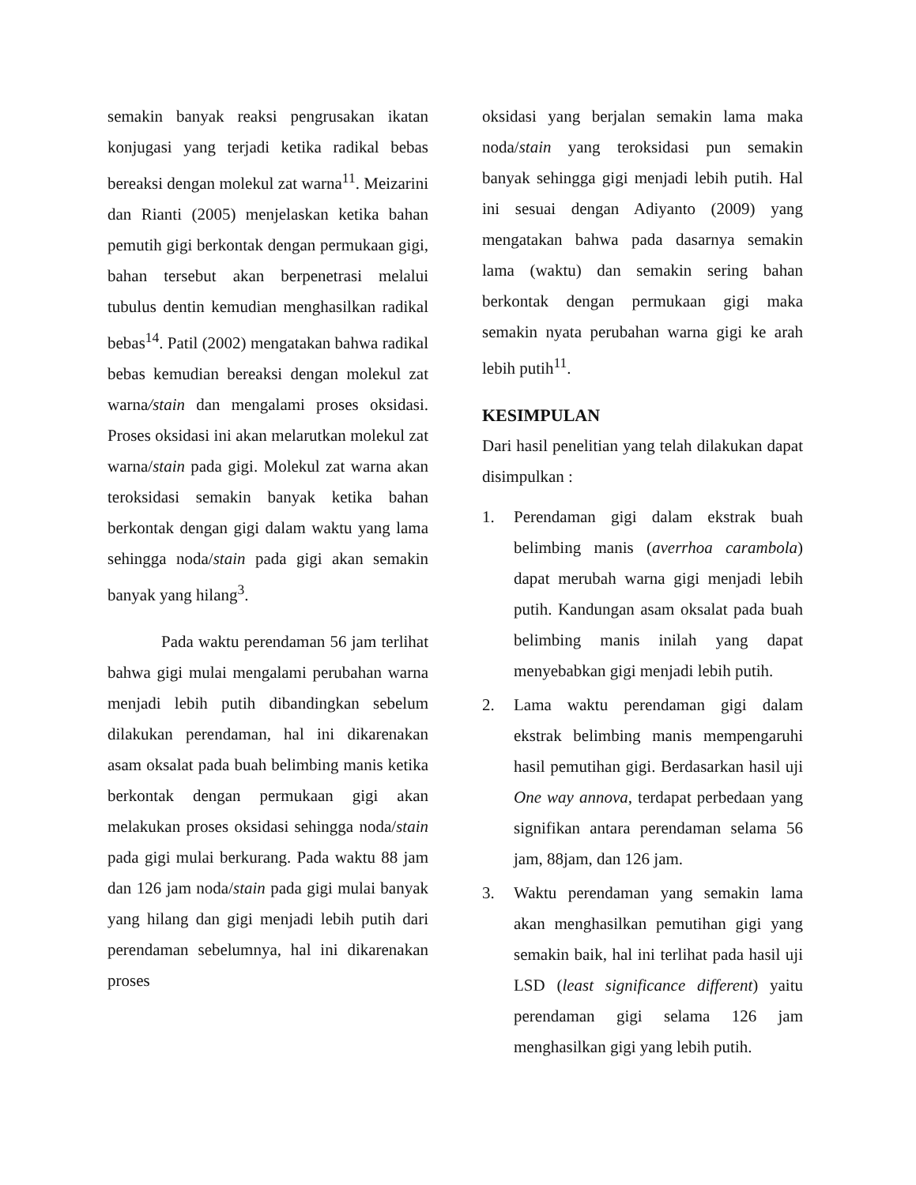semakin banyak reaksi pengrusakan ikatan konjugasi yang terjadi ketika radikal bebas bereaksi dengan molekul zat warna<sup>11</sup>. Meizarini dan Rianti (2005) menjelaskan ketika bahan pemutih gigi berkontak dengan permukaan gigi, bahan tersebut akan berpenetrasi melalui tubulus dentin kemudian menghasilkan radikal bebas<sup>14</sup>. Patil (2002) mengatakan bahwa radikal bebas kemudian bereaksi dengan molekul zat warna/stain dan mengalami proses oksidasi. Proses oksidasi ini akan melarutkan molekul zat warna/stain pada gigi. Molekul zat warna akan teroksidasi semakin banyak ketika bahan berkontak dengan gigi dalam waktu yang lama sehingga noda/stain pada gigi akan semakin banyak yang hilang<sup>3</sup>.
Pada waktu perendaman 56 jam terlihat bahwa gigi mulai mengalami perubahan warna menjadi lebih putih dibandingkan sebelum dilakukan perendaman, hal ini dikarenakan asam oksalat pada buah belimbing manis ketika berkontak dengan permukaan gigi akan melakukan proses oksidasi sehingga noda/stain pada gigi mulai berkurang. Pada waktu 88 jam dan 126 jam noda/stain pada gigi mulai banyak yang hilang dan gigi menjadi lebih putih dari perendaman sebelumnya, hal ini dikarenakan proses
oksidasi yang berjalan semakin lama maka noda/stain yang teroksidasi pun semakin banyak sehingga gigi menjadi lebih putih. Hal ini sesuai dengan Adiyanto (2009) yang mengatakan bahwa pada dasarnya semakin lama (waktu) dan semakin sering bahan berkontak dengan permukaan gigi maka semakin nyata perubahan warna gigi ke arah lebih putih<sup>11</sup>.
KESIMPULAN
Dari hasil penelitian yang telah dilakukan dapat disimpulkan :
1. Perendaman gigi dalam ekstrak buah belimbing manis (averrhoa carambola) dapat merubah warna gigi menjadi lebih putih. Kandungan asam oksalat pada buah belimbing manis inilah yang dapat menyebabkan gigi menjadi lebih putih.
2. Lama waktu perendaman gigi dalam ekstrak belimbing manis mempengaruhi hasil pemutihan gigi. Berdasarkan hasil uji One way annova, terdapat perbedaan yang signifikan antara perendaman selama 56 jam, 88jam, dan 126 jam.
3. Waktu perendaman yang semakin lama akan menghasilkan pemutihan gigi yang semakin baik, hal ini terlihat pada hasil uji LSD (least significance different) yaitu perendaman gigi selama 126 jam menghasilkan gigi yang lebih putih.